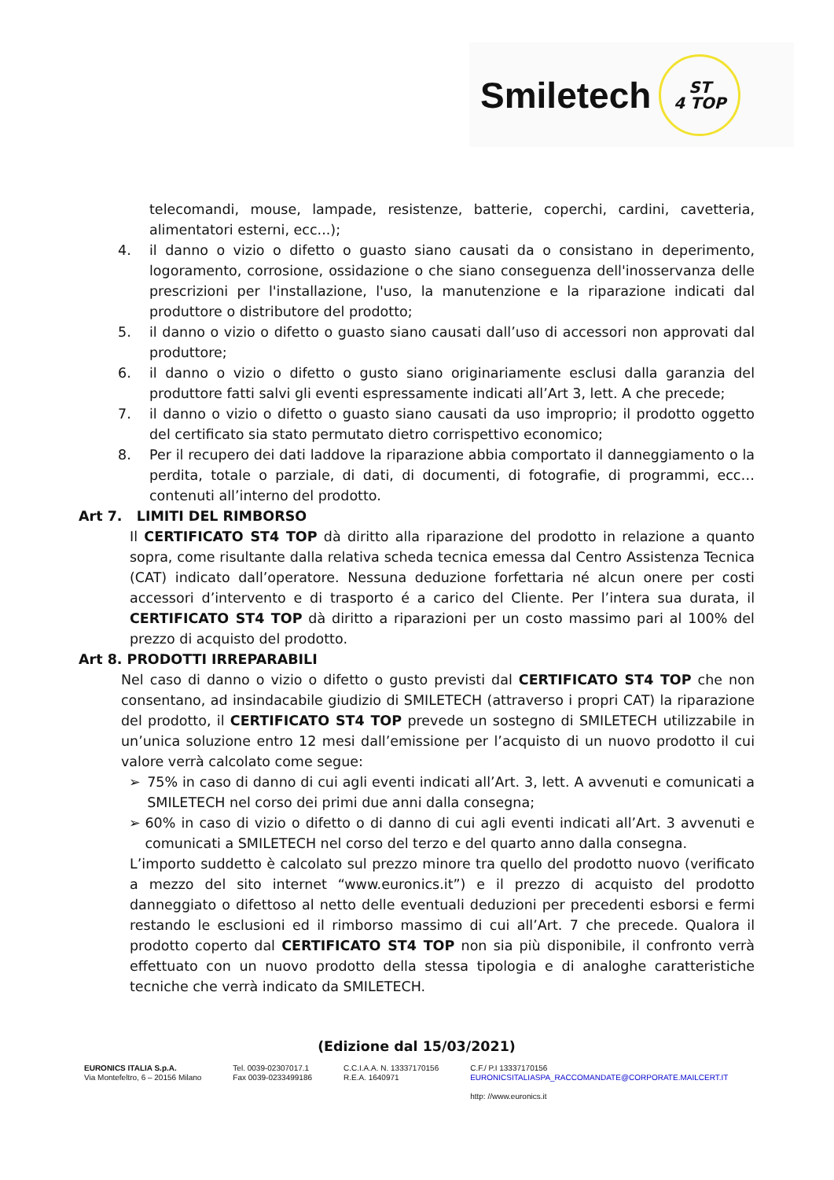Smiletech ST
4 TOP
telecomandi, mouse, lampade, resistenze, batterie, coperchi, cardini, cavetteria, alimentatori esterni, ecc...);
4. il danno o vizio o difetto o guasto siano causati da o consistano in deperimento, logoramento, corrosione, ossidazione o che siano conseguenza dell'inosservanza delle prescrizioni per l'installazione, l'uso, la manutenzione e la riparazione indicati dal produttore o distributore del prodotto;
5. il danno o vizio o difetto o guasto siano causati dall’uso di accessori non approvati dal produttore;
6. il danno o vizio o difetto o gusto siano originariamente esclusi dalla garanzia del produttore fatti salvi gli eventi espressamente indicati all’Art 3, lett. A che precede;
7. il danno o vizio o difetto o guasto siano causati da uso improprio; il prodotto oggetto del certificato sia stato permutato dietro corrispettivo economico;
8. Per il recupero dei dati laddove la riparazione abbia comportato il danneggiamento o la perdita, totale o parziale, di dati, di documenti, di fotografie, di programmi, ecc… contenuti all’interno del prodotto.
Art 7. LIMITI DEL RIMBORSO
Il CERTIFICATO ST4 TOP dà diritto alla riparazione del prodotto in relazione a quanto sopra, come risultante dalla relativa scheda tecnica emessa dal Centro Assistenza Tecnica (CAT) indicato dall’operatore. Nessuna deduzione forfettaria né alcun onere per costi accessori d’intervento e di trasporto é a carico del Cliente. Per l’intera sua durata, il CERTIFICATO ST4 TOP dà diritto a riparazioni per un costo massimo pari al 100% del prezzo di acquisto del prodotto.
Art 8. PRODOTTI IRREPARABILI
Nel caso di danno o vizio o difetto o gusto previsti dal CERTIFICATO ST4 TOP che non consentano, ad insindacabile giudizio di SMILETECH (attraverso i propri CAT) la riparazione del prodotto, il CERTIFICATO ST4 TOP prevede un sostegno di SMILETECH utilizzabile in un’unica soluzione entro 12 mesi dall’emissione per l’acquisto di un nuovo prodotto il cui valore verrà calcolato come segue:
➢ 75% in caso di danno di cui agli eventi indicati all’Art. 3, lett. A avvenuti e comunicati a SMILETECH nel corso dei primi due anni dalla consegna;
➢ 60% in caso di vizio o difetto o di danno di cui agli eventi indicati all’Art. 3 avvenuti e comunicati a SMILETECH nel corso del terzo e del quarto anno dalla consegna.
L’importo suddetto è calcolato sul prezzo minore tra quello del prodotto nuovo (verificato a mezzo del sito internet “www.euronics.it”) e il prezzo di acquisto del prodotto danneggiato o difettoso al netto delle eventuali deduzioni per precedenti esborsi e fermi restando le esclusioni ed il rimborso massimo di cui all’Art. 7 che precede. Qualora il prodotto coperto dal CERTIFICATO ST4 TOP non sia più disponibile, il confronto verrà effettuato con un nuovo prodotto della stessa tipologia e di analoghe caratteristiche tecniche che verrà indicato da SMILETECH.
(Edizione dal 15/03/2021)
EURONICS ITALIA S.p.A.
Via Montefeltro, 6 – 20156 Milano
Tel. 0039-02307017.1
Fax 0039-0233499186
C.C.I.A.A. N. 13337170156
R.E.A. 1640971
C.F./ P.I 13337170156
EURONICSITALIASPA_RACCOMANDATE@CORPORATE.MAILCERT.IT
http: //www.euronics.it